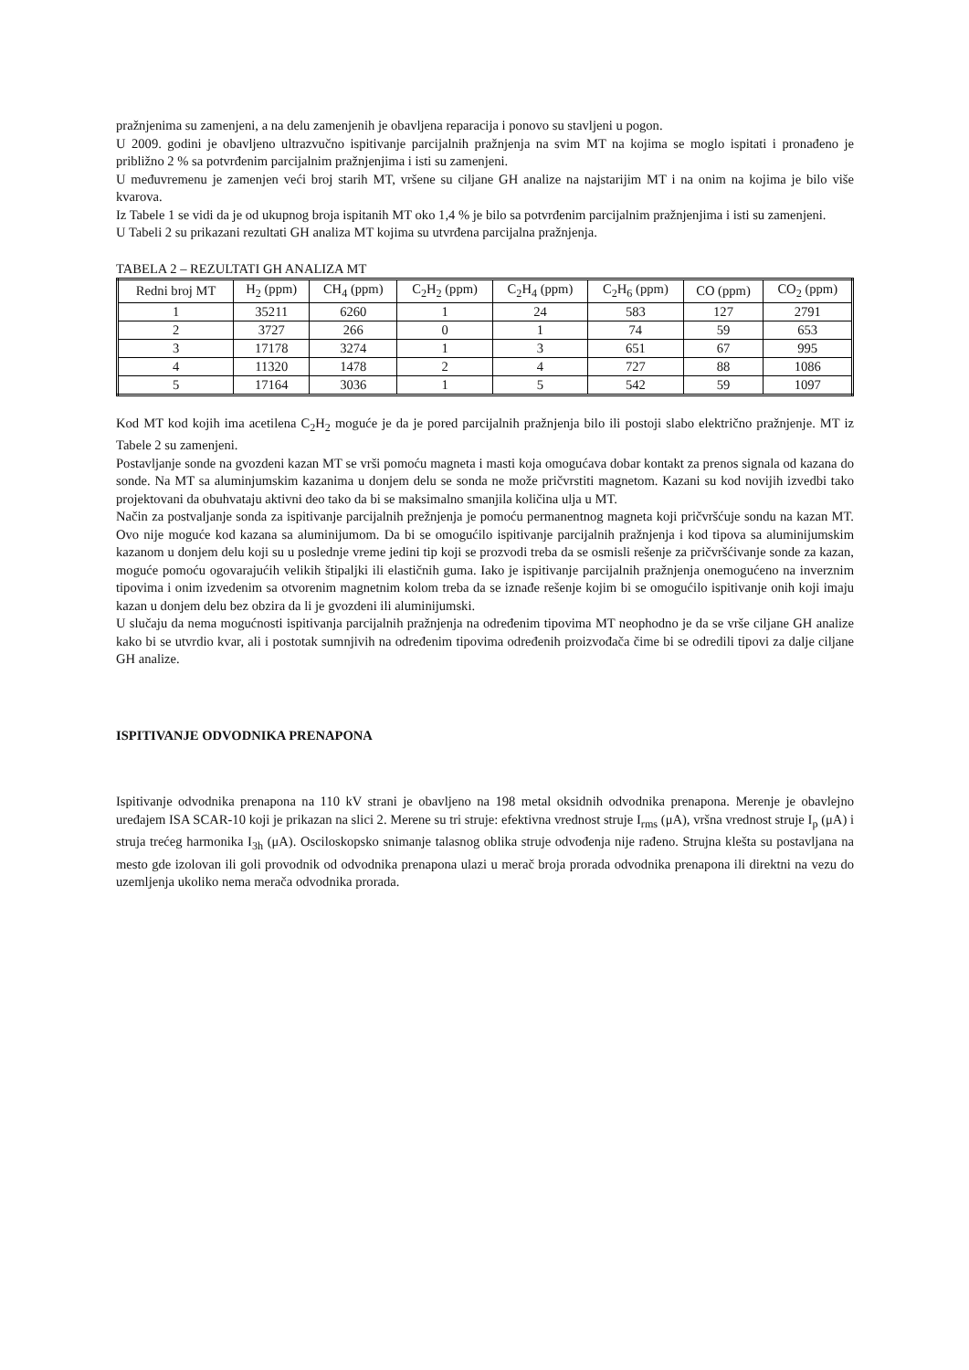pražnjenima su zamenjeni, a na delu zamenjenih je obavljena reparacija i ponovo su stavljeni u pogon.
U 2009. godini je obavljeno ultrazvučno ispitivanje parcijalnih pražnjenja na svim MT na kojima se moglo ispitati i pronađeno je približno 2 % sa potvrđenim parcijalnim pražnjenjima i isti su zamenjeni.
U međuvremenu je zamenjen veći broj starih MT, vršene su ciljane GH analize na najstarijim MT i na onim na kojima je bilo više kvarova.
Iz Tabele 1 se vidi da je od ukupnog broja ispitanih MT oko 1,4 % je bilo sa potvrđenim parcijalnim pražnjenjima i isti su zamenjeni.
U Tabeli 2 su prikazani rezultati GH analiza MT kojima su utvrđena parcijalna pražnjenja.
TABELA 2 – REZULTATI GH ANALIZA MT
| Redni broj MT | H<sub>2</sub> (ppm) | CH<sub>4</sub> (ppm) | C<sub>2</sub>H<sub>2</sub> (ppm) | C<sub>2</sub>H<sub>4</sub> (ppm) | C<sub>2</sub>H<sub>6</sub> (ppm) | CO (ppm) | CO<sub>2</sub> (ppm) |
| --- | --- | --- | --- | --- | --- | --- | --- |
| 1 | 35211 | 6260 | 1 | 24 | 583 | 127 | 2791 |
| 2 | 3727 | 266 | 0 | 1 | 74 | 59 | 653 |
| 3 | 17178 | 3274 | 1 | 3 | 651 | 67 | 995 |
| 4 | 11320 | 1478 | 2 | 4 | 727 | 88 | 1086 |
| 5 | 17164 | 3036 | 1 | 5 | 542 | 59 | 1097 |
Kod MT kod kojih ima acetilena C<sub>2</sub>H<sub>2</sub> moguće je da je pored parcijalnih pražnjenja bilo ili postoji slabo električno pražnjenje. MT iz Tabele 2 su zamenjeni.
Postavljanje sonde na gvozdeni kazan MT se vrši pomoću magneta i masti koja omogućava dobar kontakt za prenos signala od kazana do sonde. Na MT sa aluminjumskim kazanima u donjem delu se sonda ne može pričvrstiti magnetom. Kazani su kod novijih izvedbi tako projektovani da obuhvataju aktivni deo tako da bi se maksimalno smanjila količina ulja u MT.
Način za postvaljanje sonda za ispitivanje parcijalnih prežnjenja je pomoću permanentnog magneta koji pričvršćuje sondu na kazan MT. Ovo nije moguće kod kazana sa aluminijumom. Da bi se omogućilo ispitivanje parcijalnih pražnjenja i kod tipova sa aluminijumskim kazanom u donjem delu koji su u poslednje vreme jedini tip koji se prozvodi treba da se osmisli rešenje za pričvršćivanje sonde za kazan, moguće pomoću ogovarajućih velikih štipaljki ili elastičnih guma. Iako je ispitivanje parcijalnih pražnjenja onemogućeno na inverznim tipovima i onim izvedenim sa otvorenim magnetnim kolom treba da se iznađe rešenje kojim bi se omogućilo ispitivanje onih koji imaju kazan u donjem delu bez obzira da li je gvozdeni ili aluminijumski.
U slučaju da nema mogućnosti ispitivanja parcijalnih pražnjenja na određenim tipovima MT neophodno je da se vrše ciljane GH analize kako bi se utvrdio kvar, ali i postotak sumnjivih na određenim tipovima određenih proizvođača čime bi se odredili tipovi za dalje ciljane GH analize.
ISPITIVANJE ODVODNIKA PRENAPONA
Ispitivanje odvodnika prenapona na 110 kV strani je obavljeno na 198 metal oksidnih odvodnika prenapona. Merenje je obavlejno uređajem ISA SCAR-10 koji je prikazan na slici 2. Merene su tri struje: efektivna vrednost struje I<sub>rms</sub> (μA), vršna vrednost struje I<sub>p</sub> (μA) i struja trećeg harmonika I<sub>3h</sub> (μA). Osciloskopsko snimanje talasnog oblika struje odvođenja nije rađeno. Strujna klešta su postavljana na mesto gde izolovan ili goli provodnik od odvodnika prenapona ulazi u merač broja prorada odvodnika prenapona ili direktni na vezu do uzemljenja ukoliko nema merača odvodnika prorada.